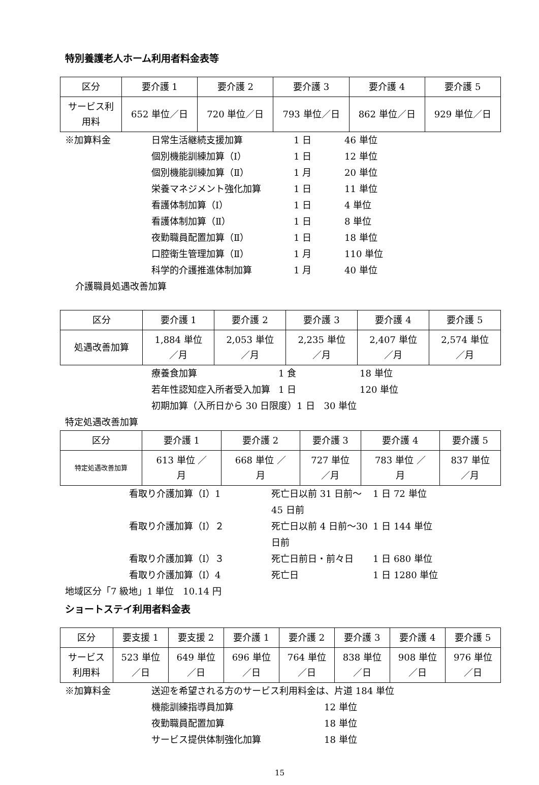特別養護老人ホーム利用者料金表等
| 区分 | 要介護 1 | 要介護 2 | 要介護 3 | 要介護 4 | 要介護 5 |
| --- | --- | --- | --- | --- | --- |
| サービス利 用料 | 652 単位／日 | 720 単位／日 | 793 単位／日 | 862 単位／日 | 929 単位／日 |
※加算料金 日常生活継続支援加算 1 日 46 単位 個別機能訓練加算（Ⅰ） 1 日 12 単位 個別機能訓練加算（Ⅱ） 1 月 20 単位 栄養マネジメント強化加算 1 日 11 単位 看護体制加算（Ⅰ） 1 日 4 単位 看護体制加算（Ⅱ） 1 日 8 単位 夜勤職員配置加算（Ⅱ） 1 日 18 単位 口腔衛生管理加算（Ⅱ） 1 月 110 単位 科学的介護推進体制加算 1 月 40 単位
介護職員処遇改善加算
| 区分 | 要介護 1 | 要介護 2 | 要介護 3 | 要介護 4 | 要介護 5 |
| --- | --- | --- | --- | --- | --- |
| 処遇改善加算 | 1,884 単位 ／月 | 2,053 単位 ／月 | 2,235 単位 ／月 | 2,407 単位 ／月 | 2,574 単位 ／月 |
療養食加算 1 食 18 単位 若年性認知症入所者受入加算 1 日 120 単位
初期加算（入所日から 30 日限度）1 日　30 単位
特定処遇改善加算
| 区分 | 要介護 1 | 要介護 2 | 要介護 3 | 要介護 4 | 要介護 5 |
| --- | --- | --- | --- | --- | --- |
| 特定処遇改善加算 | 613 単位 ／ 月 | 668 単位 ／ 月 | 727 単位 ／月 | 783 単位 ／ 月 | 837 単位 ／月 |
看取り介護加算（Ⅰ）1 死亡日以前 31 日前～45 日前 1 日 72 単位 看取り介護加算（Ⅰ）２ 死亡日以前 4 日前～30 日前 1 日 144 単位 看取り介護加算（Ⅰ）３ 死亡日前日・前々日 1 日 680 単位 看取り介護加算（Ⅰ）4 死亡日 1 日 1280 単位
地域区分「7 級地」1 単位　10.14 円
ショートステイ利用者料金表
| 区分 | 要支援 1 | 要支援 2 | 要介護 1 | 要介護 2 | 要介護 3 | 要介護 4 | 要介護 5 |
| --- | --- | --- | --- | --- | --- | --- | --- |
| サービス 利用料 | 523 単位 ／日 | 649 単位 ／日 | 696 単位 ／日 | 764 単位 ／日 | 838 単位 ／日 | 908 単位 ／日 | 976 単位 ／日 |
※加算料金 送迎を希望される方のサービス利用料金は、片道 184 単位 機能訓練指導員加算 12 単位 夜勤職員配置加算 18 単位 サービス提供体制強化加算 18 単位
15